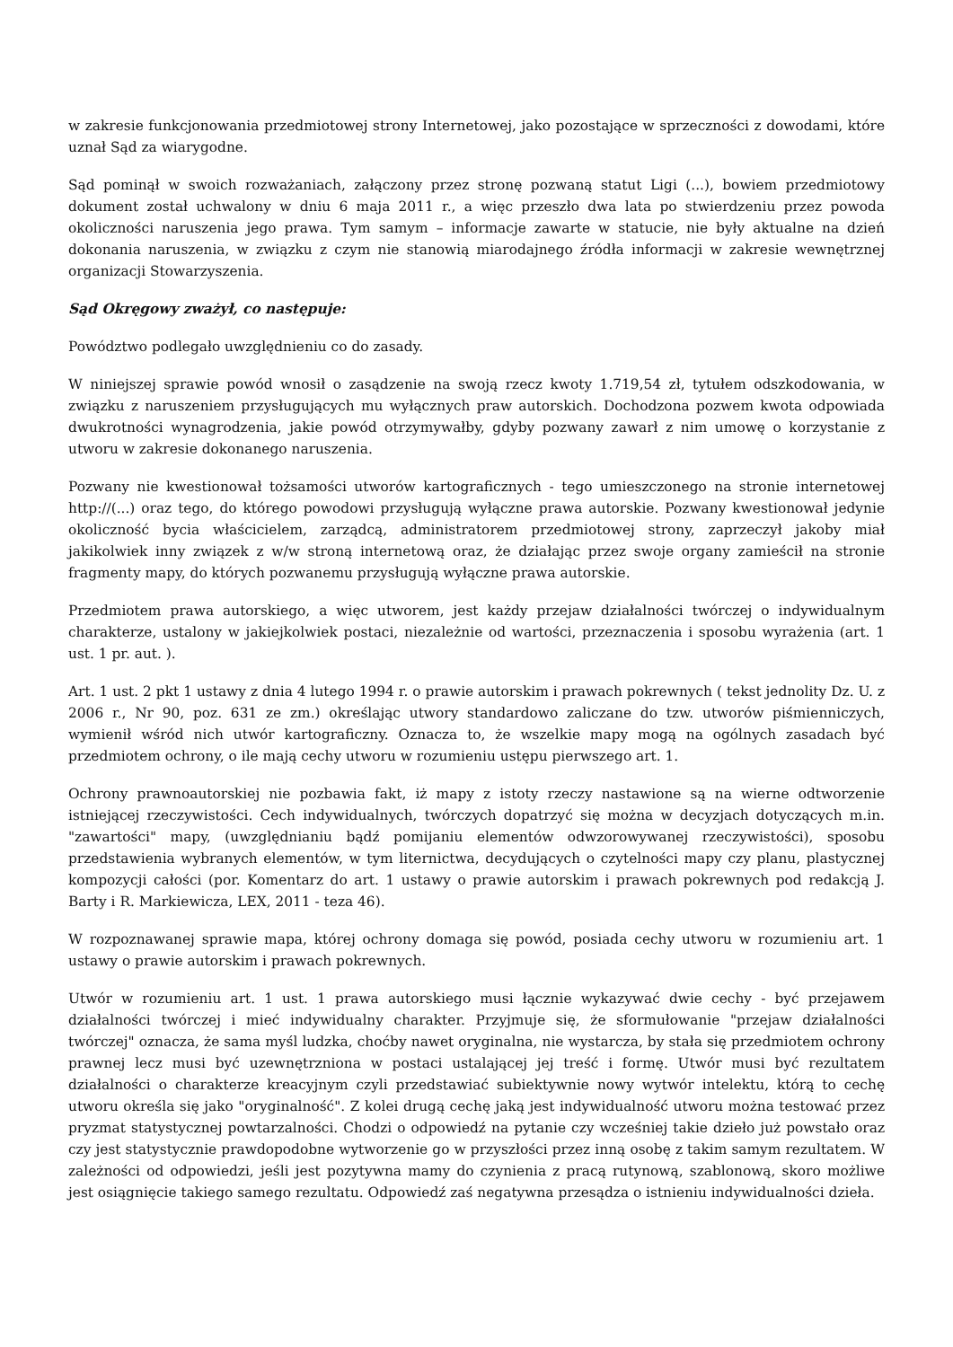w zakresie funkcjonowania przedmiotowej strony Internetowej, jako pozostające w sprzeczności z dowodami, które uznał Sąd za wiarygodne.
Sąd pominął w swoich rozważaniach, załączony przez stronę pozwaną statut Ligi (...), bowiem przedmiotowy dokument został uchwalony w dniu 6 maja 2011 r., a więc przeszło dwa lata po stwierdzeniu przez powoda okoliczności naruszenia jego prawa. Tym samym – informacje zawarte w statucie, nie były aktualne na dzień dokonania naruszenia, w związku z czym nie stanowią miarodajnego źródła informacji w zakresie wewnętrznej organizacji Stowarzyszenia.
Sąd Okręgowy zważył, co następuje:
Powództwo podlegało uwzględnieniu co do zasady.
W niniejszej sprawie powód wnosił o zasądzenie na swoją rzecz kwoty 1.719,54 zł, tytułem odszkodowania, w związku z naruszeniem przysługujących mu wyłącznych praw autorskich. Dochodzona pozwem kwota odpowiada dwukrotności wynagrodzenia, jakie powód otrzymywałby, gdyby pozwany zawarł z nim umowę o korzystanie z utworu w zakresie dokonanego naruszenia.
Pozwany nie kwestionował tożsamości utworów kartograficznych - tego umieszczonego na stronie internetowej http://(...) oraz tego, do którego powodowi przysługują wyłączne prawa autorskie. Pozwany kwestionował jedynie okoliczność bycia właścicielem, zarządcą, administratorem przedmiotowej strony, zaprzeczył jakoby miał jakikolwiek inny związek z w/w stroną internetową oraz, że działając przez swoje organy zamieścił na stronie fragmenty mapy, do których pozwanemu przysługują wyłączne prawa autorskie.
Przedmiotem prawa autorskiego, a więc utworem, jest każdy przejaw działalności twórczej o indywidualnym charakterze, ustalony w jakiejkolwiek postaci, niezależnie od wartości, przeznaczenia i sposobu wyrażenia (art. 1 ust. 1 pr. aut. ).
Art. 1 ust. 2 pkt 1 ustawy z dnia 4 lutego 1994 r. o prawie autorskim i prawach pokrewnych ( tekst jednolity Dz. U. z 2006 r., Nr 90, poz. 631 ze zm.) określając utwory standardowo zaliczane do tzw. utworów piśmienniczych, wymienił wśród nich utwór kartograficzny. Oznacza to, że wszelkie mapy mogą na ogólnych zasadach być przedmiotem ochrony, o ile mają cechy utworu w rozumieniu ustępu pierwszego art. 1.
Ochrony prawnoautorskiej nie pozbawia fakt, iż mapy z istoty rzeczy nastawione są na wierne odtworzenie istniejącej rzeczywistości. Cech indywidualnych, twórczych dopatrzyć się można w decyzjach dotyczących m.in. "zawartości" mapy, (uwzględnianiu bądź pomijaniu elementów odwzorowywanej rzeczywistości), sposobu przedstawienia wybranych elementów, w tym liternictwa, decydujących o czytelności mapy czy planu, plastycznej kompozycji całości (por. Komentarz do art. 1 ustawy o prawie autorskim i prawach pokrewnych pod redakcją J. Barty i R. Markiewicza, LEX, 2011 - teza 46).
W rozpoznawanej sprawie mapa, której ochrony domaga się powód, posiada cechy utworu w rozumieniu art. 1 ustawy o prawie autorskim i prawach pokrewnych.
Utwór w rozumieniu art. 1 ust. 1 prawa autorskiego musi łącznie wykazywać dwie cechy - być przejawem działalności twórczej i mieć indywidualny charakter. Przyjmuje się, że sformułowanie "przejaw działalności twórczej" oznacza, że sama myśl ludzka, choćby nawet oryginalna, nie wystarcza, by stała się przedmiotem ochrony prawnej lecz musi być uzewnętrzniona w postaci ustalającej jej treść i formę. Utwór musi być rezultatem działalności o charakterze kreacyjnym czyli przedstawiać subiektywnie nowy wytwór intelektu, którą to cechę utworu określa się jako "oryginalność". Z kolei drugą cechę jaką jest indywidualność utworu można testować przez pryzmat statystycznej powtarzalności. Chodzi o odpowiedź na pytanie czy wcześniej takie dzieło już powstało oraz czy jest statystycznie prawdopodobne wytworzenie go w przyszłości przez inną osobę z takim samym rezultatem. W zależności od odpowiedzi, jeśli jest pozytywna mamy do czynienia z pracą rutynową, szablonową, skoro możliwe jest osiągnięcie takiego samego rezultatu. Odpowiedź zaś negatywna przesądza o istnieniu indywidualności dzieła.